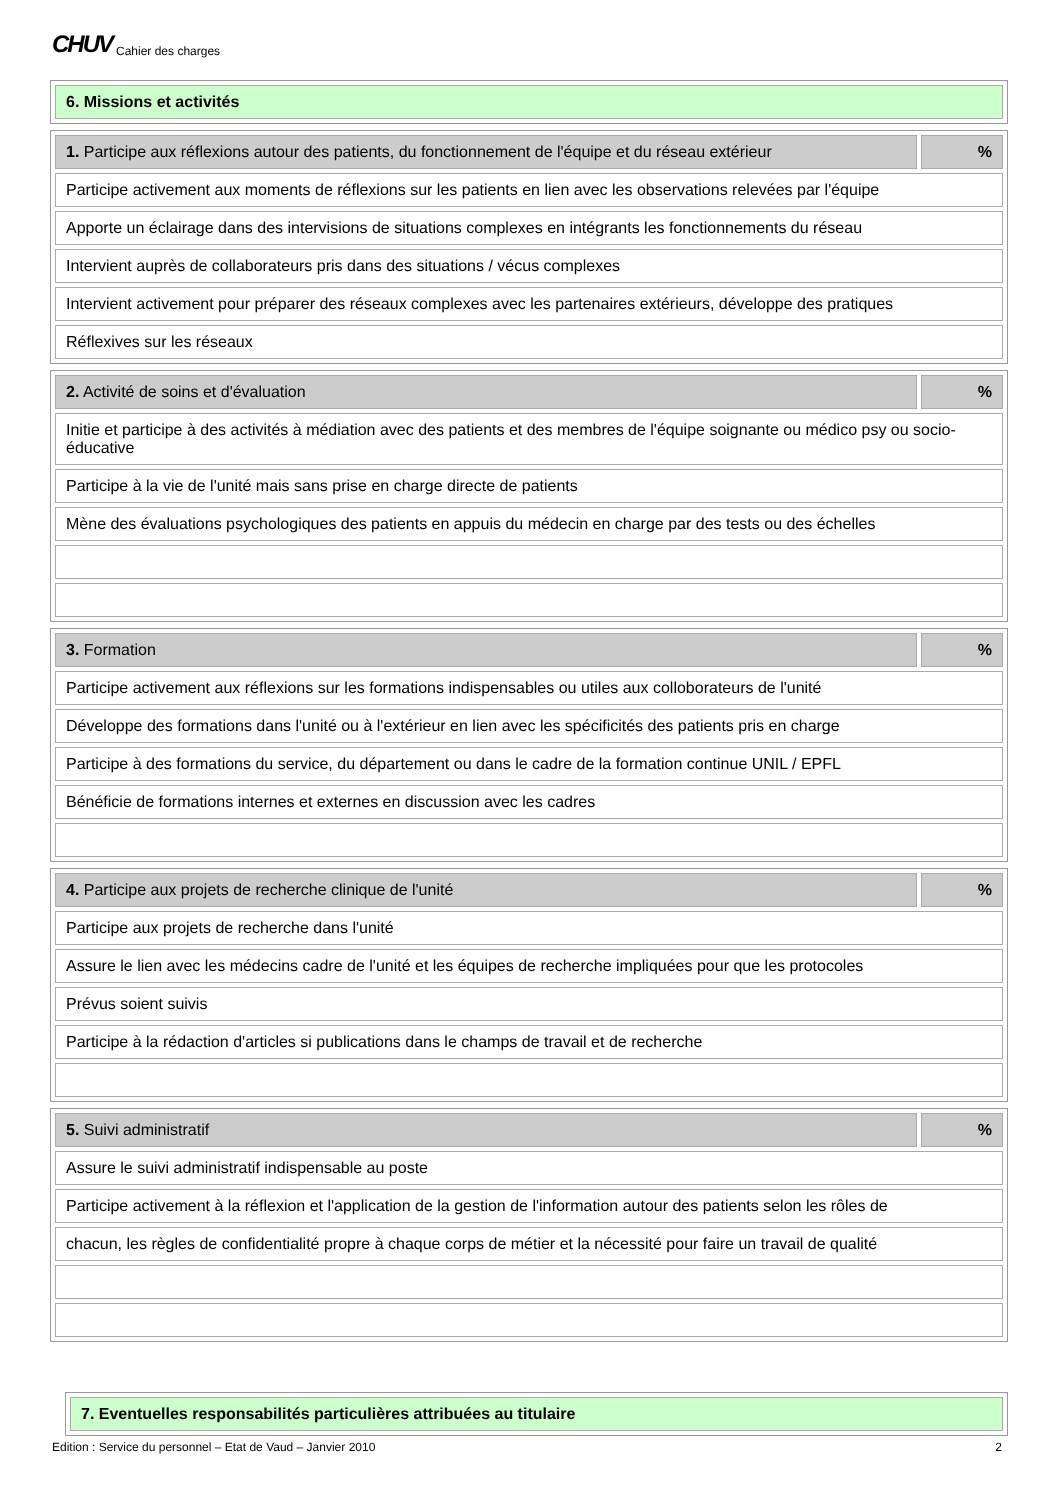CHUV Cahier des charges
| 6. Missions et activités |
| 1. Participe aux réflexions autour des patients, du fonctionnement de l'équipe et du réseau extérieur | % |
| Participe activement aux moments de réflexions sur les patients en lien avec les observations relevées par l'équipe | |
| Apporte un éclairage dans des intervisions de situations complexes en intégrants les fonctionnements du réseau | |
| Intervient auprès de collaborateurs pris dans des situations / vécus complexes | |
| Intervient activement pour préparer des réseaux complexes avec les partenaires extérieurs, développe des pratiques | |
| Réflexives sur les réseaux | |
| 2. Activité de soins et d'évaluation | % |
| Initie et participe à des activités à médiation avec des patients et des membres de l'équipe soignante ou médico psy ou socio-éducative | |
| Participe à la vie de l'unité mais sans prise en charge directe de patients | |
| Mène des évaluations psychologiques des patients en appuis du médecin en charge par des tests ou des échelles | |
| 3. Formation | % |
| Participe activement aux réflexions sur les formations indispensables ou utiles aux colloborateurs de l'unité | |
| Développe des formations dans l'unité ou à l'extérieur en lien avec les spécificités des patients pris en charge | |
| Participe à des formations du service, du département ou dans le cadre de la formation continue UNIL / EPFL | |
| Bénéficie de formations internes et externes en discussion avec les cadres | |
| 4. Participe aux projets de recherche clinique de l'unité | % |
| Participe aux projets de recherche dans l'unité | |
| Assure le lien avec les médecins cadre de l'unité et les équipes de recherche impliquées pour que les protocoles | |
| Prévus soient suivis | |
| Participe à la rédaction d'articles si publications dans le champs de travail et de recherche | |
| 5. Suivi administratif | % |
| Assure le suivi administratif indispensable au poste | |
| Participe activement à la réflexion et l'application de la gestion de l'information autour des patients selon les rôles de | |
| chacun, les règles de confidentialité propre à chaque corps de métier et la nécessité pour faire un travail de qualité | |
| 7. Eventuelles responsabilités particulières attribuées au titulaire |
Edition : Service du personnel – Etat de Vaud – Janvier 2010 2